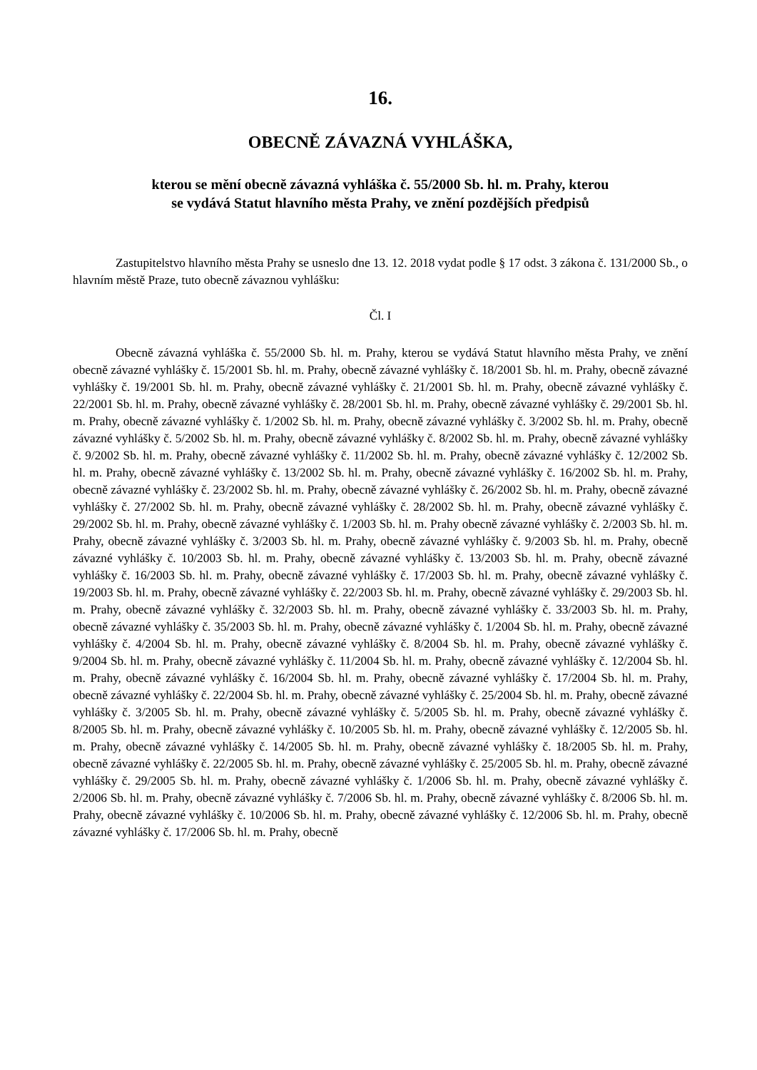16.
OBECNĚ ZÁVAZNÁ VYHLÁŠKA,
kterou se mění obecně závazná vyhláška č. 55/2000 Sb. hl. m. Prahy, kterou
se vydává Statut hlavního města Prahy, ve znění pozdějších předpisů
Zastupitelstvo hlavního města Prahy se usneslo dne 13. 12. 2018 vydat podle § 17 odst. 3 zákona č. 131/2000 Sb., o hlavním městě Praze, tuto obecně závaznou vyhlášku:
Čl. I
Obecně závazná vyhláška č. 55/2000 Sb. hl. m. Prahy, kterou se vydává Statut hlavního města Prahy, ve znění obecně závazné vyhlášky č. 15/2001 Sb. hl. m. Prahy, obecně závazné vyhlášky č. 18/2001 Sb. hl. m. Prahy, obecně závazné vyhlášky č. 19/2001 Sb. hl. m. Prahy, obecně závazné vyhlášky č. 21/2001 Sb. hl. m. Prahy, obecně závazné vyhlášky č. 22/2001 Sb. hl. m. Prahy, obecně závazné vyhlášky č. 28/2001 Sb. hl. m. Prahy, obecně závazné vyhlášky č. 29/2001 Sb. hl. m. Prahy, obecně závazné vyhlášky č. 1/2002 Sb. hl. m. Prahy, obecně závazné vyhlášky č. 3/2002 Sb. hl. m. Prahy, obecně závazné vyhlášky č. 5/2002 Sb. hl. m. Prahy, obecně závazné vyhlášky č. 8/2002 Sb. hl. m. Prahy, obecně závazné vyhlášky č. 9/2002 Sb. hl. m. Prahy, obecně závazné vyhlášky č. 11/2002 Sb. hl. m. Prahy, obecně závazné vyhlášky č. 12/2002 Sb. hl. m. Prahy, obecně závazné vyhlášky č. 13/2002 Sb. hl. m. Prahy, obecně závazné vyhlášky č. 16/2002 Sb. hl. m. Prahy, obecně závazné vyhlášky č. 23/2002 Sb. hl. m. Prahy, obecně závazné vyhlášky č. 26/2002 Sb. hl. m. Prahy, obecně závazné vyhlášky č. 27/2002 Sb. hl. m. Prahy, obecně závazné vyhlášky č. 28/2002 Sb. hl. m. Prahy, obecně závazné vyhlášky č. 29/2002 Sb. hl. m. Prahy, obecně závazné vyhlášky č. 1/2003 Sb. hl. m. Prahy obecně závazné vyhlášky č. 2/2003 Sb. hl. m. Prahy, obecně závazné vyhlášky č. 3/2003 Sb. hl. m. Prahy, obecně závazné vyhlášky č. 9/2003 Sb. hl. m. Prahy, obecně závazné vyhlášky č. 10/2003 Sb. hl. m. Prahy, obecně závazné vyhlášky č. 13/2003 Sb. hl. m. Prahy, obecně závazné vyhlášky č. 16/2003 Sb. hl. m. Prahy, obecně závazné vyhlášky č. 17/2003 Sb. hl. m. Prahy, obecně závazné vyhlášky č. 19/2003 Sb. hl. m. Prahy, obecně závazné vyhlášky č. 22/2003 Sb. hl. m. Prahy, obecně závazné vyhlášky č. 29/2003 Sb. hl. m. Prahy, obecně závazné vyhlášky č. 32/2003 Sb. hl. m. Prahy, obecně závazné vyhlášky č. 33/2003 Sb. hl. m. Prahy, obecně závazné vyhlášky č. 35/2003 Sb. hl. m. Prahy, obecně závazné vyhlášky č. 1/2004 Sb. hl. m. Prahy, obecně závazné vyhlášky č. 4/2004 Sb. hl. m. Prahy, obecně závazné vyhlášky č. 8/2004 Sb. hl. m. Prahy, obecně závazné vyhlášky č. 9/2004 Sb. hl. m. Prahy, obecně závazné vyhlášky č. 11/2004 Sb. hl. m. Prahy, obecně závazné vyhlášky č. 12/2004 Sb. hl. m. Prahy, obecně závazné vyhlášky č. 16/2004 Sb. hl. m. Prahy, obecně závazné vyhlášky č. 17/2004 Sb. hl. m. Prahy, obecně závazné vyhlášky č. 22/2004 Sb. hl. m. Prahy, obecně závazné vyhlášky č. 25/2004 Sb. hl. m. Prahy, obecně závazné vyhlášky č. 3/2005 Sb. hl. m. Prahy, obecně závazné vyhlášky č. 5/2005 Sb. hl. m. Prahy, obecně závazné vyhlášky č. 8/2005 Sb. hl. m. Prahy, obecně závazné vyhlášky č. 10/2005 Sb. hl. m. Prahy, obecně závazné vyhlášky č. 12/2005 Sb. hl. m. Prahy, obecně závazné vyhlášky č. 14/2005 Sb. hl. m. Prahy, obecně závazné vyhlášky č. 18/2005 Sb. hl. m. Prahy, obecně závazné vyhlášky č. 22/2005 Sb. hl. m. Prahy, obecně závazné vyhlášky č. 25/2005 Sb. hl. m. Prahy, obecně závazné vyhlášky č. 29/2005 Sb. hl. m. Prahy, obecně závazné vyhlášky č. 1/2006 Sb. hl. m. Prahy, obecně závazné vyhlášky č. 2/2006 Sb. hl. m. Prahy, obecně závazné vyhlášky č. 7/2006 Sb. hl. m. Prahy, obecně závazné vyhlášky č. 8/2006 Sb. hl. m. Prahy, obecně závazné vyhlášky č. 10/2006 Sb. hl. m. Prahy, obecně závazné vyhlášky č. 12/2006 Sb. hl. m. Prahy, obecně závazné vyhlášky č. 17/2006 Sb. hl. m. Prahy, obecně